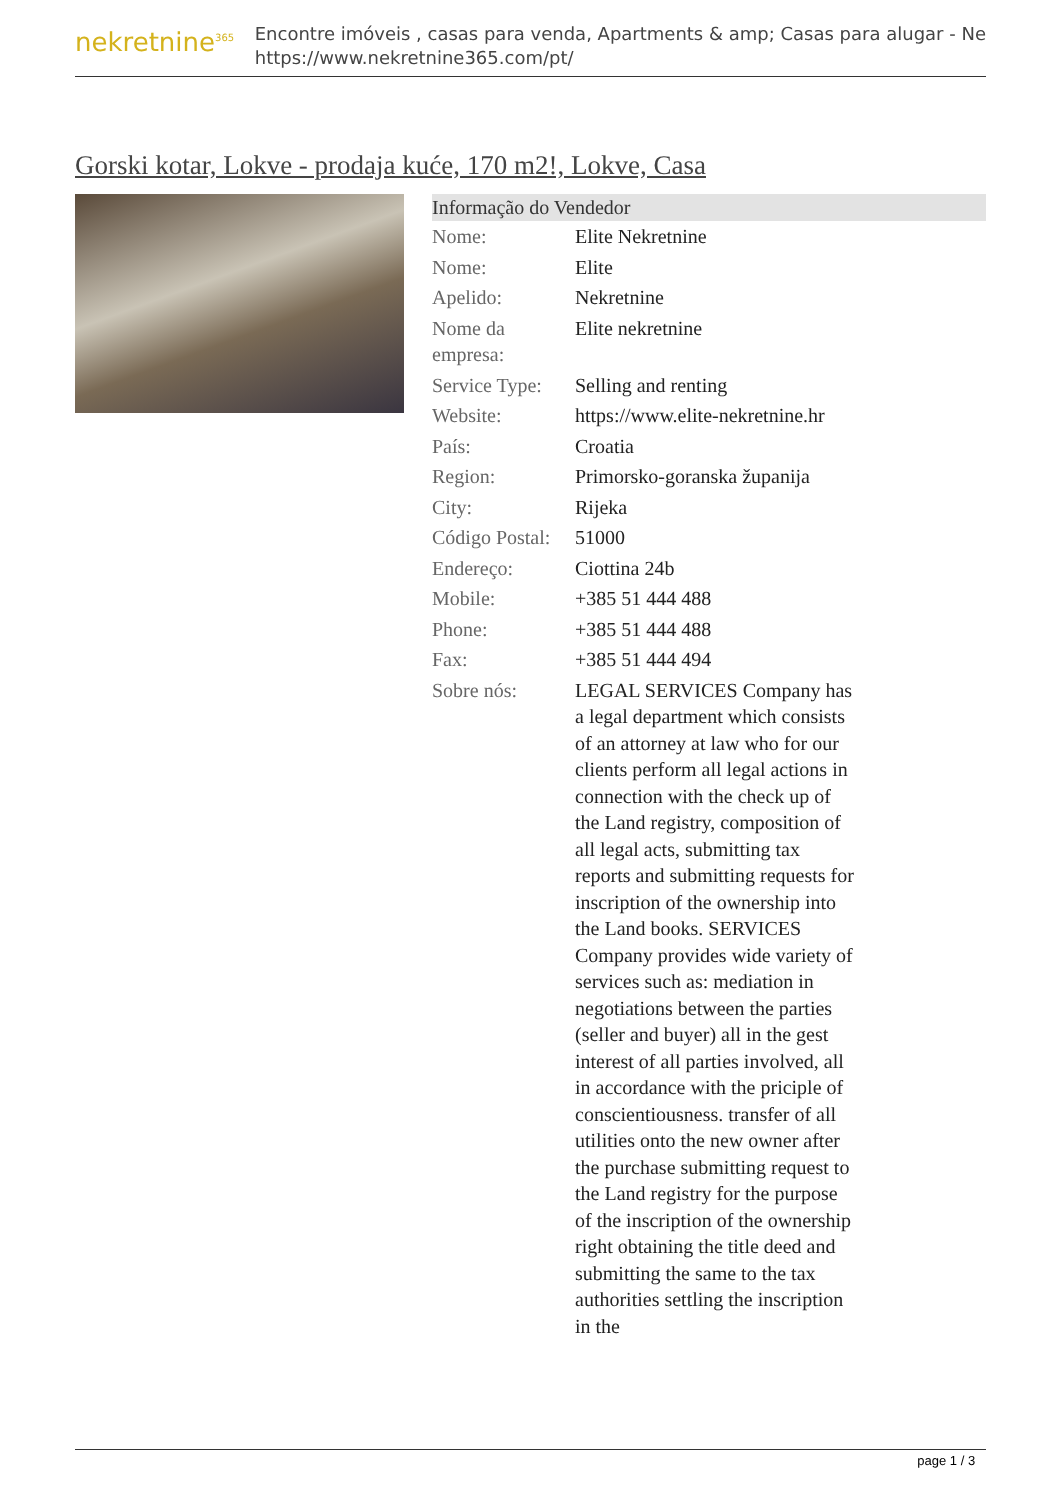nekretnine<sup>365</sup>
Encontre imóveis , casas para venda, Apartments & amp; Casas para alugar - Ne
https://www.nekretnine365.com/pt/
Gorski kotar, Lokve - prodaja kuće, 170 m2!, Lokve, Casa
Informação do Vendedor
| Nome: | Elite Nekretnine |
| Nome: | Elite |
| Apelido: | Nekretnine |
| Nome da empresa: | Elite nekretnine |
| Service Type: | Selling and renting |
| Website: | https://www.elite-nekretnine.hr |
| País: | Croatia |
| Region: | Primorsko-goranska županija |
| City: | Rijeka |
| Código Postal: | 51000 |
| Endereço: | Ciottina 24b |
| Mobile: | +385 51 444 488 |
| Phone: | +385 51 444 488 |
| Fax: | +385 51 444 494 |
| Sobre nós: | LEGAL SERVICES Company has a legal department which consists of an attorney at law who for our clients perform all legal actions in connection with the check up of the Land registry, composition of all legal acts, submitting tax reports and submitting requests for inscription of the ownership into the Land books. SERVICES Company provides wide variety of services such as: mediation in negotiations between the parties (seller and buyer) all in the gest interest of all parties involved, all in accordance with the priciple of conscientiousness. transfer of all utilities onto the new owner after the purchase submitting request to the Land registry for the purpose of the inscription of the ownership right obtaining the title deed and submitting the same to the tax authorities settling the inscription in the |
page 1 / 3